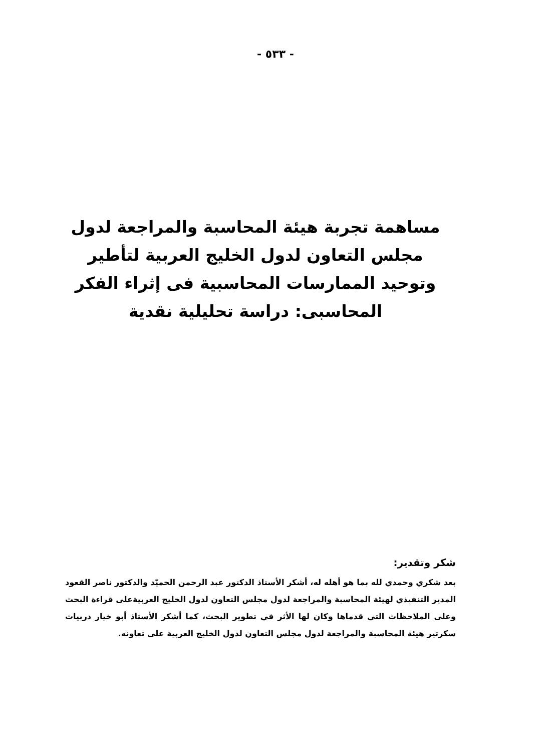- ٥٣٣ -
مساهمة تجربة هيئة المحاسبة والمراجعة لدول مجلس التعاون لدول الخليج العربية لتأطير وتوحيد الممارسات المحاسبية فى إثراء الفكر المحاسبى: دراسة تحليلية نقدية
شكر وتقدير:
بعد شكري وحمدي لله بما هو أهله له، أشكر الأستاذ الدكتور عبد الرحمن الحميّد والدكتور ناصر القعود المدير التنفيذي لهيئة المحاسبة والمراجعة لدول مجلس التعاون لدول الخليج العربيةعلى قراءة البحث وعلى الملاحظات التي قدماها وكان لها الأثر في تطوير البحث، كما أشكر الأستاذ أبو خيار دربيات سكرتير هيئة المحاسبة والمراجعة لدول مجلس التعاون لدول الخليج العربية على تعاونه.